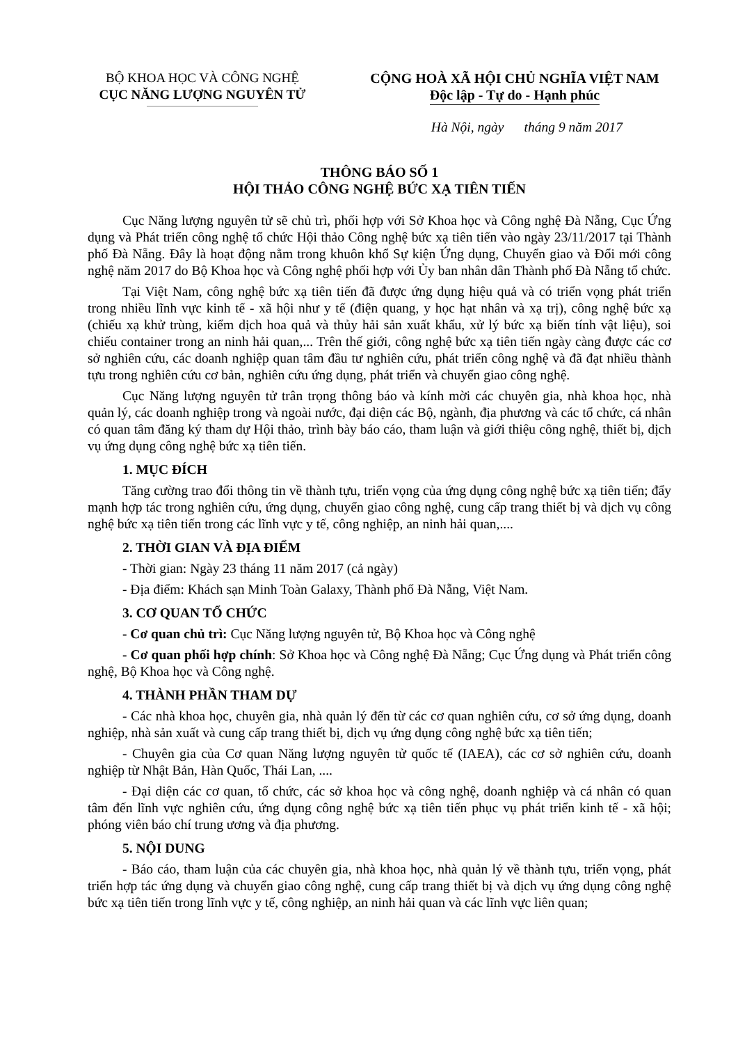BỘ KHOA HỌC VÀ CÔNG NGHỆ
CỤC NĂNG LƯỢNG NGUYÊN TỬ
CỘNG HOÀ XÃ HỘI CHỦ NGHĨA VIỆT NAM
Độc lập - Tự do - Hạnh phúc
Hà Nội, ngày tháng 9 năm 2017
THÔNG BÁO SỐ 1
HỘI THẢO CÔNG NGHỆ BỨC XẠ TIÊN TIẾN
Cục Năng lượng nguyên tử sẽ chủ trì, phối hợp với Sở Khoa học và Công nghệ Đà Nẵng, Cục Ứng dụng và Phát triển công nghệ tổ chức Hội thảo Công nghệ bức xạ tiên tiến vào ngày 23/11/2017 tại Thành phố Đà Nẵng. Đây là hoạt động nằm trong khuôn khổ Sự kiện Ứng dụng, Chuyển giao và Đổi mới công nghệ năm 2017 do Bộ Khoa học và Công nghệ phối hợp với Ủy ban nhân dân Thành phố Đà Nẵng tổ chức.
Tại Việt Nam, công nghệ bức xạ tiên tiến đã được ứng dụng hiệu quả và có triển vọng phát triển trong nhiều lĩnh vực kinh tế - xã hội như y tế (điện quang, y học hạt nhân và xạ trị), công nghệ bức xạ (chiếu xạ khử trùng, kiểm dịch hoa quả và thủy hải sản xuất khẩu, xử lý bức xạ biến tính vật liệu), soi chiếu container trong an ninh hải quan,... Trên thế giới, công nghệ bức xạ tiên tiến ngày càng được các cơ sở nghiên cứu, các doanh nghiệp quan tâm đầu tư nghiên cứu, phát triển công nghệ và đã đạt nhiều thành tựu trong nghiên cứu cơ bản, nghiên cứu ứng dụng, phát triển và chuyển giao công nghệ.
Cục Năng lượng nguyên tử trân trọng thông báo và kính mời các chuyên gia, nhà khoa học, nhà quản lý, các doanh nghiệp trong và ngoài nước, đại diện các Bộ, ngành, địa phương và các tổ chức, cá nhân có quan tâm đăng ký tham dự Hội thảo, trình bày báo cáo, tham luận và giới thiệu công nghệ, thiết bị, dịch vụ ứng dụng công nghệ bức xạ tiên tiến.
1. MỤC ĐÍCH
Tăng cường trao đổi thông tin về thành tựu, triển vọng của ứng dụng công nghệ bức xạ tiên tiến; đẩy mạnh hợp tác trong nghiên cứu, ứng dụng, chuyển giao công nghệ, cung cấp trang thiết bị và dịch vụ công nghệ bức xạ tiên tiến trong các lĩnh vực y tế, công nghiệp, an ninh hải quan,....
2. THỜI GIAN VÀ ĐỊA ĐIỂM
- Thời gian: Ngày 23 tháng 11 năm 2017 (cả ngày)
- Địa điểm: Khách sạn Minh Toàn Galaxy, Thành phố Đà Nẵng, Việt Nam.
3. CƠ QUAN TỔ CHỨC
- Cơ quan chủ trì: Cục Năng lượng nguyên tử, Bộ Khoa học và Công nghệ
- Cơ quan phối hợp chính: Sở Khoa học và Công nghệ Đà Nẵng; Cục Ứng dụng và Phát triển công nghệ, Bộ Khoa học và Công nghệ.
4. THÀNH PHẦN THAM DỰ
- Các nhà khoa học, chuyên gia, nhà quản lý đến từ các cơ quan nghiên cứu, cơ sở ứng dụng, doanh nghiệp, nhà sản xuất và cung cấp trang thiết bị, dịch vụ ứng dụng công nghệ bức xạ tiên tiến;
- Chuyên gia của Cơ quan Năng lượng nguyên tử quốc tế (IAEA), các cơ sở nghiên cứu, doanh nghiệp từ Nhật Bản, Hàn Quốc, Thái Lan, ....
- Đại diện các cơ quan, tổ chức, các sở khoa học và công nghệ, doanh nghiệp và cá nhân có quan tâm đến lĩnh vực nghiên cứu, ứng dụng công nghệ bức xạ tiên tiến phục vụ phát triển kinh tế - xã hội; phóng viên báo chí trung ương và địa phương.
5. NỘI DUNG
- Báo cáo, tham luận của các chuyên gia, nhà khoa học, nhà quản lý về thành tựu, triển vọng, phát triển hợp tác ứng dụng và chuyển giao công nghệ, cung cấp trang thiết bị và dịch vụ ứng dụng công nghệ bức xạ tiên tiến trong lĩnh vực y tế, công nghiệp, an ninh hải quan và các lĩnh vực liên quan;